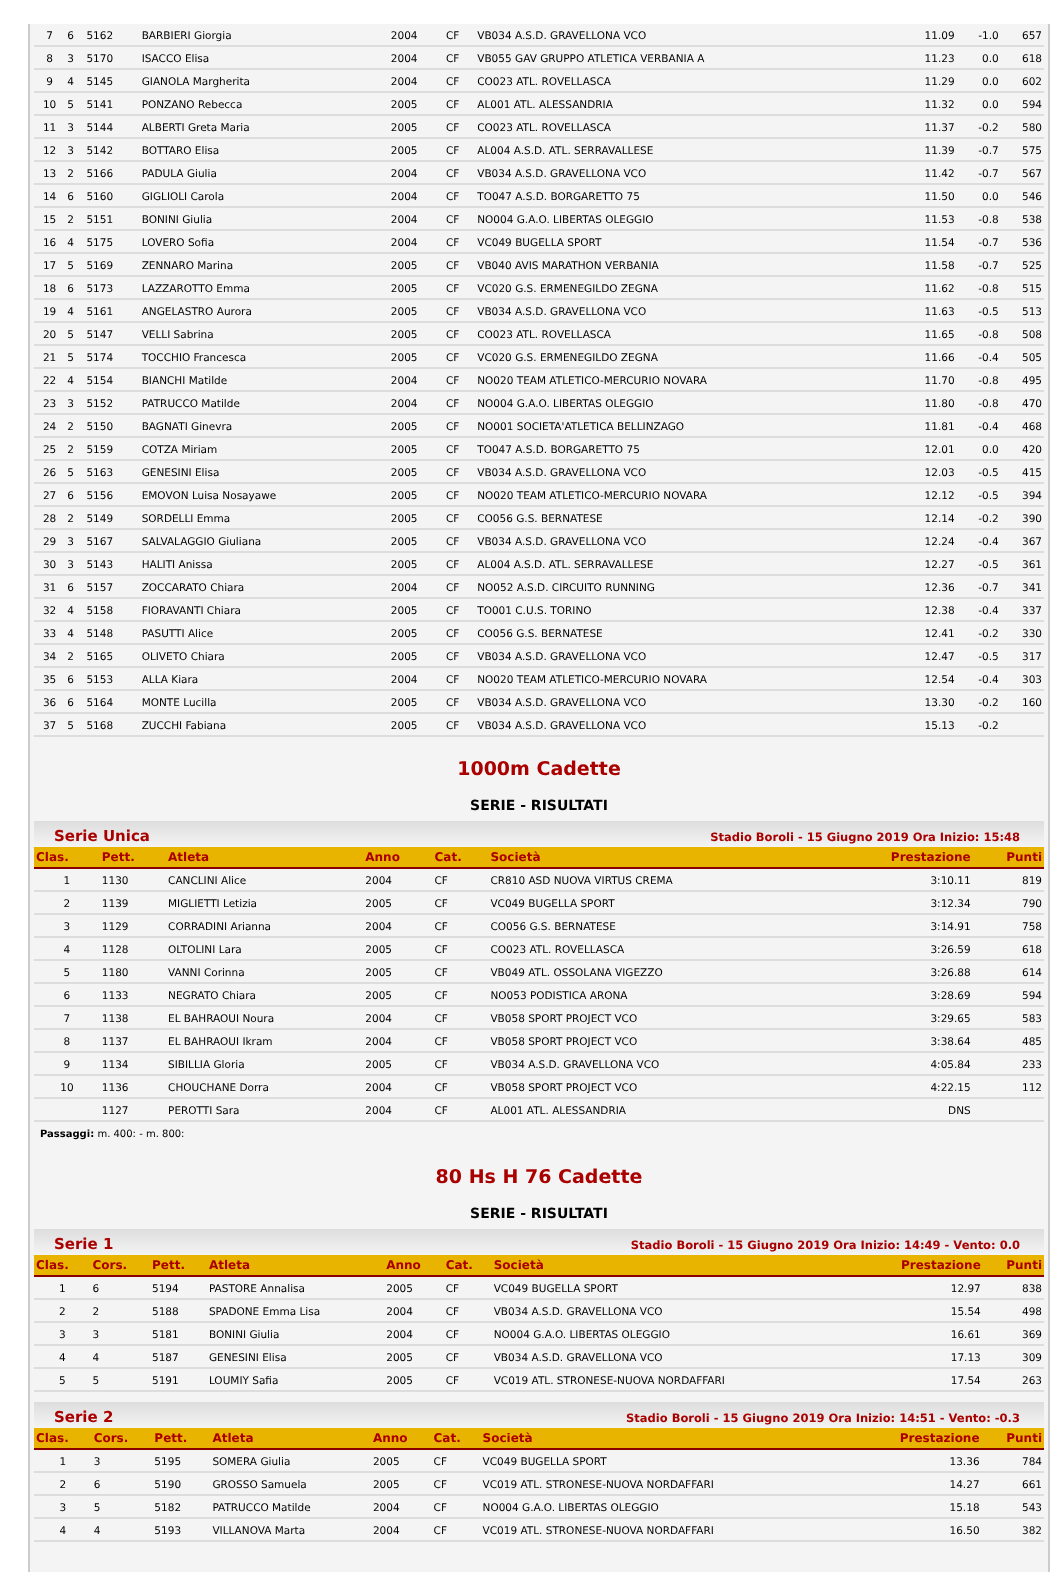| 7 | 6 | 5162 | BARBIERI Giorgia | 2004 | CF | VB034 A.S.D. GRAVELLONA VCO | 11.09 | -1.0 | 657 |
| 8 | 3 | 5170 | ISACCO Elisa | 2004 | CF | VB055 GAV GRUPPO ATLETICA VERBANIA A | 11.23 | 0.0 | 618 |
| 9 | 4 | 5145 | GIANOLA Margherita | 2004 | CF | CO023 ATL. ROVELLASCA | 11.29 | 0.0 | 602 |
| 10 | 5 | 5141 | PONZANO Rebecca | 2005 | CF | AL001 ATL. ALESSANDRIA | 11.32 | 0.0 | 594 |
| 11 | 3 | 5144 | ALBERTI Greta Maria | 2005 | CF | CO023 ATL. ROVELLASCA | 11.37 | -0.2 | 580 |
| 12 | 3 | 5142 | BOTTARO Elisa | 2005 | CF | AL004 A.S.D. ATL. SERRAVALLESE | 11.39 | -0.7 | 575 |
| 13 | 2 | 5166 | PADULA Giulia | 2004 | CF | VB034 A.S.D. GRAVELLONA VCO | 11.42 | -0.7 | 567 |
| 14 | 6 | 5160 | GIGLIOLI Carola | 2004 | CF | TO047 A.S.D. BORGARETTO 75 | 11.50 | 0.0 | 546 |
| 15 | 2 | 5151 | BONINI Giulia | 2004 | CF | NO004 G.A.O. LIBERTAS OLEGGIO | 11.53 | -0.8 | 538 |
| 16 | 4 | 5175 | LOVERO Sofia | 2004 | CF | VC049 BUGELLA SPORT | 11.54 | -0.7 | 536 |
| 17 | 5 | 5169 | ZENNARO Marina | 2005 | CF | VB040 AVIS MARATHON VERBANIA | 11.58 | -0.7 | 525 |
| 18 | 6 | 5173 | LAZZAROTTO Emma | 2005 | CF | VC020 G.S. ERMENEGILDO ZEGNA | 11.62 | -0.8 | 515 |
| 19 | 4 | 5161 | ANGELASTRO Aurora | 2005 | CF | VB034 A.S.D. GRAVELLONA VCO | 11.63 | -0.5 | 513 |
| 20 | 5 | 5147 | VELLI Sabrina | 2005 | CF | CO023 ATL. ROVELLASCA | 11.65 | -0.8 | 508 |
| 21 | 5 | 5174 | TOCCHIO Francesca | 2005 | CF | VC020 G.S. ERMENEGILDO ZEGNA | 11.66 | -0.4 | 505 |
| 22 | 4 | 5154 | BIANCHI Matilde | 2004 | CF | NO020 TEAM ATLETICO-MERCURIO NOVARA | 11.70 | -0.8 | 495 |
| 23 | 3 | 5152 | PATRUCCO Matilde | 2004 | CF | NO004 G.A.O. LIBERTAS OLEGGIO | 11.80 | -0.8 | 470 |
| 24 | 2 | 5150 | BAGNATI Ginevra | 2005 | CF | NO001 SOCIETA'ATLETICA BELLINZAGO | 11.81 | -0.4 | 468 |
| 25 | 2 | 5159 | COTZA Miriam | 2005 | CF | TO047 A.S.D. BORGARETTO 75 | 12.01 | 0.0 | 420 |
| 26 | 5 | 5163 | GENESINI Elisa | 2005 | CF | VB034 A.S.D. GRAVELLONA VCO | 12.03 | -0.5 | 415 |
| 27 | 6 | 5156 | EMOVON Luisa Nosayawe | 2005 | CF | NO020 TEAM ATLETICO-MERCURIO NOVARA | 12.12 | -0.5 | 394 |
| 28 | 2 | 5149 | SORDELLI Emma | 2005 | CF | CO056 G.S. BERNATESE | 12.14 | -0.2 | 390 |
| 29 | 3 | 5167 | SALVALAGGIO Giuliana | 2005 | CF | VB034 A.S.D. GRAVELLONA VCO | 12.24 | -0.4 | 367 |
| 30 | 3 | 5143 | HALITI Anissa | 2005 | CF | AL004 A.S.D. ATL. SERRAVALLESE | 12.27 | -0.5 | 361 |
| 31 | 6 | 5157 | ZOCCARATO Chiara | 2004 | CF | NO052 A.S.D. CIRCUITO RUNNING | 12.36 | -0.7 | 341 |
| 32 | 4 | 5158 | FIORAVANTI Chiara | 2005 | CF | TO001 C.U.S. TORINO | 12.38 | -0.4 | 337 |
| 33 | 4 | 5148 | PASUTTI Alice | 2005 | CF | CO056 G.S. BERNATESE | 12.41 | -0.2 | 330 |
| 34 | 2 | 5165 | OLIVETO Chiara | 2005 | CF | VB034 A.S.D. GRAVELLONA VCO | 12.47 | -0.5 | 317 |
| 35 | 6 | 5153 | ALLA Kiara | 2004 | CF | NO020 TEAM ATLETICO-MERCURIO NOVARA | 12.54 | -0.4 | 303 |
| 36 | 6 | 5164 | MONTE Lucilla | 2005 | CF | VB034 A.S.D. GRAVELLONA VCO | 13.30 | -0.2 | 160 |
| 37 | 5 | 5168 | ZUCCHI Fabiana | 2005 | CF | VB034 A.S.D. GRAVELLONA VCO | 15.13 | -0.2 | |
1000m Cadette
SERIE - RISULTATI
Serie Unica Stadio Boroli - 15 Giugno 2019 Ora Inizio: 15:48
| Clas. | Pett. | Atleta | Anno | Cat. | Società | Prestazione | Punti |
| --- | --- | --- | --- | --- | --- | --- | --- |
| 1 | 1130 | CANCLINI Alice | 2004 | CF | CR810 ASD NUOVA VIRTUS CREMA | 3:10.11 | 819 |
| 2 | 1139 | MIGLIETTI Letizia | 2005 | CF | VC049 BUGELLA SPORT | 3:12.34 | 790 |
| 3 | 1129 | CORRADINI Arianna | 2004 | CF | CO056 G.S. BERNATESE | 3:14.91 | 758 |
| 4 | 1128 | OLTOLINI Lara | 2005 | CF | CO023 ATL. ROVELLASCA | 3:26.59 | 618 |
| 5 | 1180 | VANNI Corinna | 2005 | CF | VB049 ATL. OSSOLANA VIGEZZO | 3:26.88 | 614 |
| 6 | 1133 | NEGRATO Chiara | 2005 | CF | NO053 PODISTICA ARONA | 3:28.69 | 594 |
| 7 | 1138 | EL BAHRAOUI Noura | 2004 | CF | VB058 SPORT PROJECT VCO | 3:29.65 | 583 |
| 8 | 1137 | EL BAHRAOUI Ikram | 2004 | CF | VB058 SPORT PROJECT VCO | 3:38.64 | 485 |
| 9 | 1134 | SIBILLIA Gloria | 2005 | CF | VB034 A.S.D. GRAVELLONA VCO | 4:05.84 | 233 |
| 10 | 1136 | CHOUCHANE Dorra | 2004 | CF | VB058 SPORT PROJECT VCO | 4:22.15 | 112 |
| | 1127 | PEROTTI Sara | 2004 | CF | AL001 ATL. ALESSANDRIA | DNS | |
Passaggi: m. 400: - m. 800:
80 Hs H 76 Cadette
SERIE - RISULTATI
Serie 1 Stadio Boroli - 15 Giugno 2019 Ora Inizio: 14:49 - Vento: 0.0
| Clas. | Cors. | Pett. | Atleta | Anno | Cat. | Società | Prestazione | Punti |
| --- | --- | --- | --- | --- | --- | --- | --- | --- |
| 1 | 6 | 5194 | PASTORE Annalisa | 2005 | CF | VC049 BUGELLA SPORT | 12.97 | 838 |
| 2 | 2 | 5188 | SPADONE Emma Lisa | 2004 | CF | VB034 A.S.D. GRAVELLONA VCO | 15.54 | 498 |
| 3 | 3 | 5181 | BONINI Giulia | 2004 | CF | NO004 G.A.O. LIBERTAS OLEGGIO | 16.61 | 369 |
| 4 | 4 | 5187 | GENESINI Elisa | 2005 | CF | VB034 A.S.D. GRAVELLONA VCO | 17.13 | 309 |
| 5 | 5 | 5191 | LOUMIY Safia | 2005 | CF | VC019 ATL. STRONESE-NUOVA NORDAFFARI | 17.54 | 263 |
Serie 2 Stadio Boroli - 15 Giugno 2019 Ora Inizio: 14:51 - Vento: -0.3
| Clas. | Cors. | Pett. | Atleta | Anno | Cat. | Società | Prestazione | Punti |
| --- | --- | --- | --- | --- | --- | --- | --- | --- |
| 1 | 3 | 5195 | SOMERA Giulia | 2005 | CF | VC049 BUGELLA SPORT | 13.36 | 784 |
| 2 | 6 | 5190 | GROSSO Samuela | 2005 | CF | VC019 ATL. STRONESE-NUOVA NORDAFFARI | 14.27 | 661 |
| 3 | 5 | 5182 | PATRUCCO Matilde | 2004 | CF | NO004 G.A.O. LIBERTAS OLEGGIO | 15.18 | 543 |
| 4 | 4 | 5193 | VILLANOVA Marta | 2004 | CF | VC019 ATL. STRONESE-NUOVA NORDAFFARI | 16.50 | 382 |